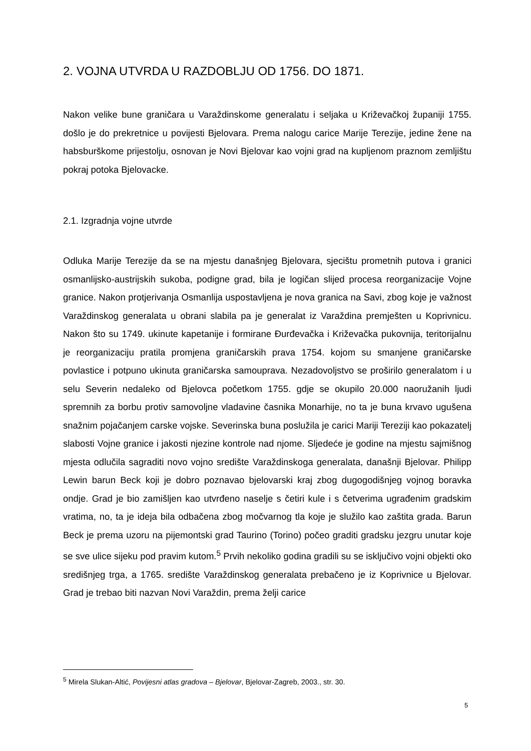2. VOJNA UTVRDA U RAZDOBLJU OD 1756. DO 1871.
Nakon velike bune graničara u Varaždinskome generalatu i seljaka u Križevačkoj županiji 1755. došlo je do prekretnice u povijesti Bjelovara. Prema nalogu carice Marije Terezije, jedine žene na habsburškome prijestolju, osnovan je Novi Bjelovar kao vojni grad na kupljenom praznom zemljištu pokraj potoka Bjelovacke.
2.1. Izgradnja vojne utvrde
Odluka Marije Terezije da se na mjestu današnjeg Bjelovara, sjecištu prometnih putova i granici osmanlijsko-austrijskih sukoba, podigne grad, bila je logičan slijed procesa reorganizacije Vojne granice. Nakon protjerivanja Osmanlija uspostavljena je nova granica na Savi, zbog koje je važnost Varaždinskog generalata u obrani slabila pa je generalat iz Varaždina premješten u Koprivnicu. Nakon što su 1749. ukinute kapetanije i formirane Đurđevačka i Križevačka pukovnija, teritorijalnu je reorganizaciju pratila promjena graničarskih prava 1754. kojom su smanjene graničarske povlastice i potpuno ukinuta graničarska samouprava. Nezadovoljstvo se proširilo generalatom i u selu Severin nedaleko od Bjelovca početkom 1755. gdje se okupilo 20.000 naoružanih ljudi spremnih za borbu protiv samovoljne vladavine časnika Monarhije, no ta je buna krvavo ugušena snažnim pojačanjem carske vojske. Severinska buna poslužila je carici Mariji Tereziji kao pokazatelj slabosti Vojne granice i jakosti njezine kontrole nad njome. Sljedeće je godine na mjestu sajmišnog mjesta odlučila sagraditi novo vojno središte Varaždinskoga generalata, današnji Bjelovar. Philipp Lewin barun Beck koji je dobro poznavao bjelovarski kraj zbog dugogodišnjeg vojnog boravka ondje. Grad je bio zamišljen kao utvrđeno naselje s četiri kule i s četverima ugrađenim gradskim vratima, no, ta je ideja bila odbačena zbog močvarnog tla koje je služilo kao zaštita grada. Barun Beck je prema uzoru na pijemontski grad Taurino (Torino) počeo graditi gradsku jezgru unutar koje se sve ulice sijeku pod pravim kutom.<sup>5</sup> Prvih nekoliko godina gradili su se isključivo vojni objekti oko središnjeg trga, a 1765. središte Varaždinskog generalata prebačeno je iz Koprivnice u Bjelovar. Grad je trebao biti nazvan Novi Varaždin, prema želji carice
<sup>5</sup> Mirela Slukan-Altić, Povijesni atlas gradova – Bjelovar, Bjelovar-Zagreb, 2003., str. 30.
5